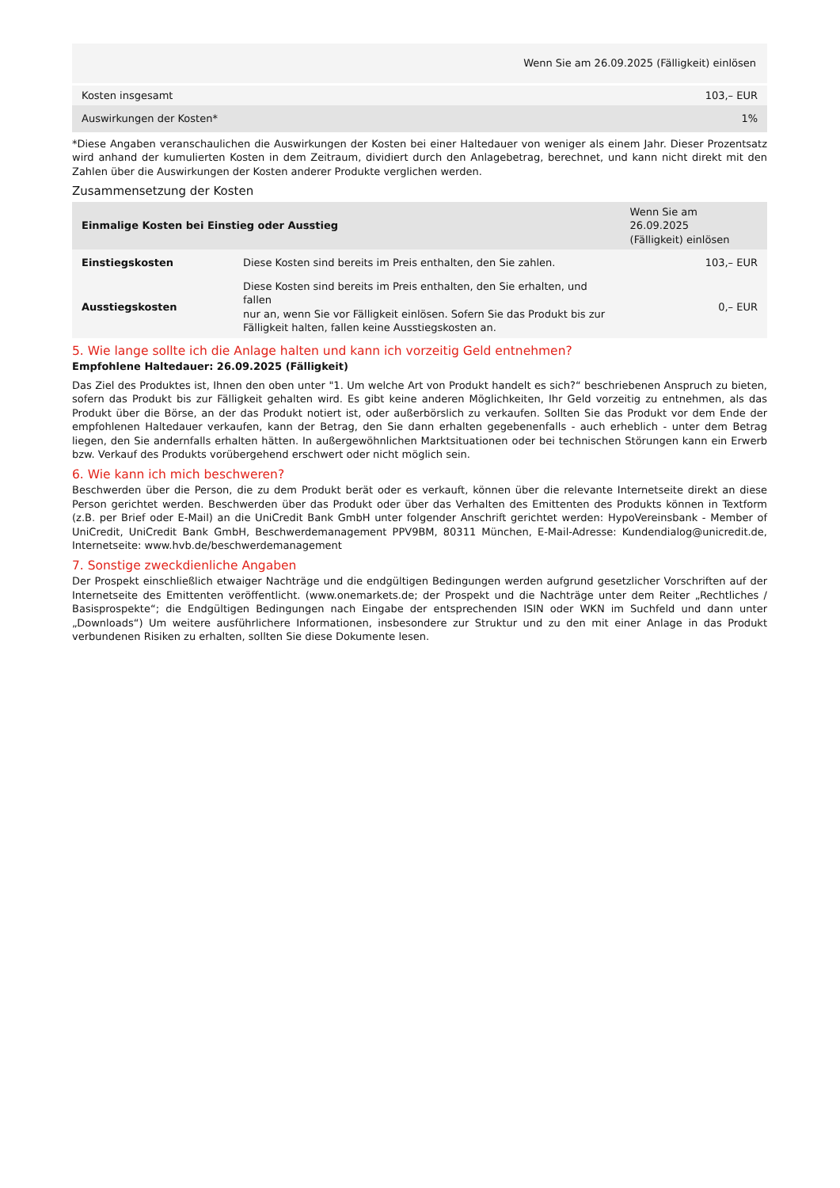| Wenn Sie am 26.09.2025 (Fälligkeit) einlösen | |
| --- | --- |
| Kosten insgesamt | 103,– EUR |
| Auswirkungen der Kosten* | 1% |
*Diese Angaben veranschaulichen die Auswirkungen der Kosten bei einer Haltedauer von weniger als einem Jahr. Dieser Prozentsatz wird anhand der kumulierten Kosten in dem Zeitraum, dividiert durch den Anlagebetrag, berechnet, und kann nicht direkt mit den Zahlen über die Auswirkungen der Kosten anderer Produkte verglichen werden.
Zusammensetzung der Kosten
| Einmalige Kosten bei Einstieg oder Ausstieg | | Wenn Sie am 26.09.2025 (Fälligkeit) einlösen |
| --- | --- | --- |
| Einstiegskosten | Diese Kosten sind bereits im Preis enthalten, den Sie zahlen. | 103,– EUR |
| Ausstiegskosten | Diese Kosten sind bereits im Preis enthalten, den Sie erhalten, und fallen nur an, wenn Sie vor Fälligkeit einlösen. Sofern Sie das Produkt bis zur Fälligkeit halten, fallen keine Ausstiegskosten an. | 0,– EUR |
5. Wie lange sollte ich die Anlage halten und kann ich vorzeitig Geld entnehmen?
Empfohlene Haltedauer: 26.09.2025 (Fälligkeit)
Das Ziel des Produktes ist, Ihnen den oben unter "1. Um welche Art von Produkt handelt es sich?“ beschriebenen Anspruch zu bieten, sofern das Produkt bis zur Fälligkeit gehalten wird. Es gibt keine anderen Möglichkeiten, Ihr Geld vorzeitig zu entnehmen, als das Produkt über die Börse, an der das Produkt notiert ist, oder außerbörslich zu verkaufen. Sollten Sie das Produkt vor dem Ende der empfohlenen Haltedauer verkaufen, kann der Betrag, den Sie dann erhalten gegebenenfalls - auch erheblich - unter dem Betrag liegen, den Sie andernfalls erhalten hätten. In außergewöhnlichen Marktsituationen oder bei technischen Störungen kann ein Erwerb bzw. Verkauf des Produkts vorübergehend erschwert oder nicht möglich sein.
6. Wie kann ich mich beschweren?
Beschwerden über die Person, die zu dem Produkt berät oder es verkauft, können über die relevante Internetseite direkt an diese Person gerichtet werden. Beschwerden über das Produkt oder über das Verhalten des Emittenten des Produkts können in Textform (z.B. per Brief oder E-Mail) an die UniCredit Bank GmbH unter folgender Anschrift gerichtet werden: HypoVereinsbank - Member of UniCredit, UniCredit Bank GmbH, Beschwerdemanagement PPV9BM, 80311 München, E-Mail-Adresse: Kundendialog@unicredit.de, Internetseite: www.hvb.de/beschwerdemanagement
7. Sonstige zweckdienliche Angaben
Der Prospekt einschließlich etwaiger Nachträge und die endgültigen Bedingungen werden aufgrund gesetzlicher Vorschriften auf der Internetseite des Emittenten veröffentlicht. (www.onemarkets.de; der Prospekt und die Nachträge unter dem Reiter „Rechtliches / Basisprospekte“; die Endgültigen Bedingungen nach Eingabe der entsprechenden ISIN oder WKN im Suchfeld und dann unter „Downloads“) Um weitere ausführlichere Informationen, insbesondere zur Struktur und zu den mit einer Anlage in das Produkt verbundenen Risiken zu erhalten, sollten Sie diese Dokumente lesen.